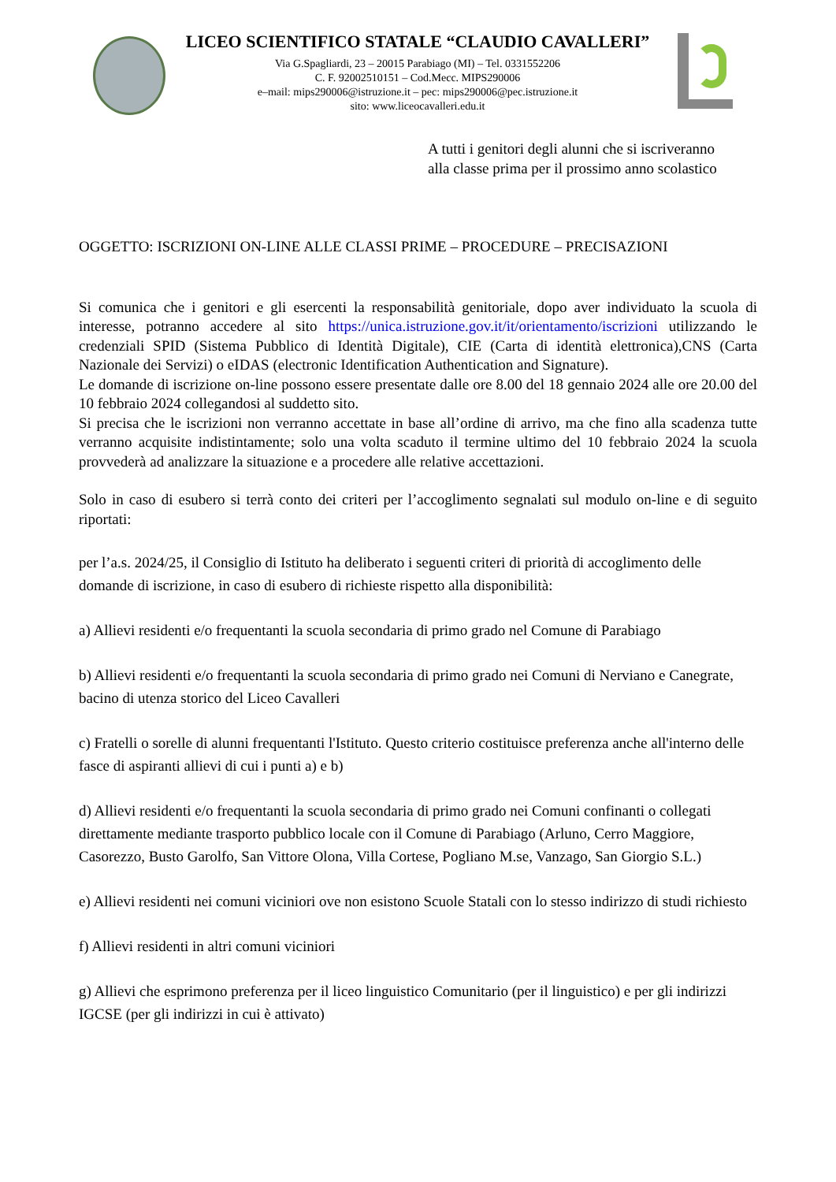LICEO SCIENTIFICO STATALE “CLAUDIO CAVALLERI”
Via G.Spagliardi, 23 – 20015 Parabiago (MI) – Tel. 0331552206
C. F. 92002510151 – Cod.Mecc. MIPS290006
e–mail: mips290006@istruzione.it – pec: mips290006@pec.istruzione.it
sito: www.liceocavalleri.edu.it
A tutti i genitori degli alunni che si iscriveranno
alla classe prima per il prossimo anno scolastico
OGGETTO: ISCRIZIONI ON-LINE ALLE CLASSI PRIME – PROCEDURE – PRECISAZIONI
Si comunica che i genitori e gli esercenti la responsabilità genitoriale, dopo aver individuato la scuola di interesse, potranno accedere al sito https://unica.istruzione.gov.it/it/orientamento/iscrizioni utilizzando le credenziali SPID (Sistema Pubblico di Identità Digitale), CIE (Carta di identità elettronica),CNS (Carta Nazionale dei Servizi) o eIDAS (electronic Identification Authentication and Signature).
Le domande di iscrizione on-line possono essere presentate dalle ore 8.00 del 18 gennaio 2024 alle ore 20.00 del 10 febbraio 2024 collegandosi al suddetto sito.
Si precisa che le iscrizioni non verranno accettate in base all’ordine di arrivo, ma che fino alla scadenza tutte verranno acquisite indistintamente; solo una volta scaduto il termine ultimo del 10 febbraio 2024 la scuola provvederà ad analizzare la situazione e a procedere alle relative accettazioni.
Solo in caso di esubero si terrà conto dei criteri per l’accoglimento segnalati sul modulo on-line e di seguito riportati:
per l’a.s. 2024/25, il Consiglio di Istituto ha deliberato i seguenti criteri di priorità di accoglimento delle domande di iscrizione, in caso di esubero di richieste rispetto alla disponibilità:
a) Allievi residenti e/o frequentanti la scuola secondaria di primo grado nel Comune di Parabiago
b) Allievi residenti e/o frequentanti la scuola secondaria di primo grado nei Comuni di Nerviano e Canegrate, bacino di utenza storico del Liceo Cavalleri
c) Fratelli o sorelle di alunni frequentanti l'Istituto. Questo criterio costituisce preferenza anche all'interno delle fasce di aspiranti allievi di cui i punti a) e b)
d) Allievi residenti e/o frequentanti la scuola secondaria di primo grado nei Comuni confinanti o collegati direttamente mediante trasporto pubblico locale con il Comune di Parabiago (Arluno, Cerro Maggiore, Casorezzo, Busto Garolfo, San Vittore Olona, Villa Cortese, Pogliano M.se, Vanzago, San Giorgio S.L.)
e) Allievi residenti nei comuni viciniori ove non esistono Scuole Statali con lo stesso indirizzo di studi richiesto
f) Allievi residenti in altri comuni viciniori
g) Allievi che esprimono preferenza per il liceo linguistico Comunitario (per il linguistico) e per gli indirizzi IGCSE (per gli indirizzi in cui è attivato)